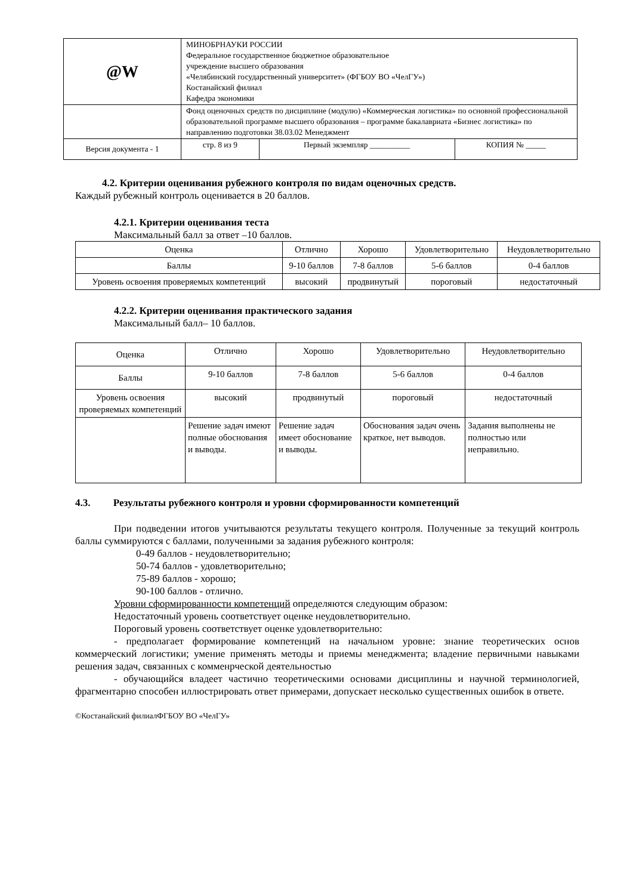| @W | МИНОБРНАУКИ РОССИИ Федеральное государственное бюджетное образовательное учреждение высшего образования «Челябинский государственный университет» (ФГБОУ ВО «ЧелГУ») Костанайский филиал Кафедра экономики | | |
| | Фонд оценочных средств по дисциплине (модулю) «Коммерческая логистика» по основной профессиональной образовательной программе высшего образования – программе бакалавриата «Бизнес логистика» по направлению подготовки 38.03.02 Менеджмент | | |
| Версия документа - 1 | стр. 8 из 9 | Первый экземпляр __________ | КОПИЯ № _____ |
4.2. Критерии оценивания рубежного контроля по видам оценочных средств.
Каждый рубежный контроль оценивается в 20 баллов.
4.2.1. Критерии оценивания теста
Максимальный балл за ответ –10 баллов.
| Оценка | Отлично | Хорошо | Удовлетворительно | Неудовлетворительно |
| Баллы | 9-10 баллов | 7-8 баллов | 5-6 баллов | 0-4 баллов |
| Уровень освоения проверяемых компетенций | высокий | продвинутый | пороговый | недостаточный |
4.2.2. Критерии оценивания практического задания
Максимальный балл– 10 баллов.
| Оценка | Отлично | Хорошо | Удовлетворительно | Неудовлетворительно |
| Баллы | 9-10 баллов | 7-8 баллов | 5-6 баллов | 0-4 баллов |
| Уровень освоения проверяемых компетенций | высокий | продвинутый | пороговый | недостаточный |
| | Решение задач имеют полные обоснования и выводы. | Решение задач имеет обоснование и выводы. | Обоснования задач очень краткое, нет выводов. | Задания выполнены не полностью или неправильно. |
4.3. Результаты рубежного контроля и уровни сформированности компетенций
При подведении итогов учитываются результаты текущего контроля. Полученные за текущий контроль баллы суммируются с баллами, полученными за задания рубежного контроля:
0-49 баллов - неудовлетворительно;
50-74 баллов - удовлетворительно;
75-89 баллов - хорошо;
90-100 баллов - отлично.
Уровни сформированности компетенций определяются следующим образом:
Недостаточный уровень соответствует оценке неудовлетворительно.
Пороговый уровень соответствует оценке удовлетворительно:
- предполагает формирование компетенций на начальном уровне: знание теоретических основ коммерческий логистики; умение применять методы и приемы менеджмента; владение первичными навыками решения задач, связанных с комменрческой деятельностью
- обучающийся владеет частично теоретическими основами дисциплины и научной терминологией, фрагментарно способен иллюстрировать ответ примерами, допускает несколько существенных ошибок в ответе.
©Костанайский филиалФГБОУ ВО «ЧелГУ»